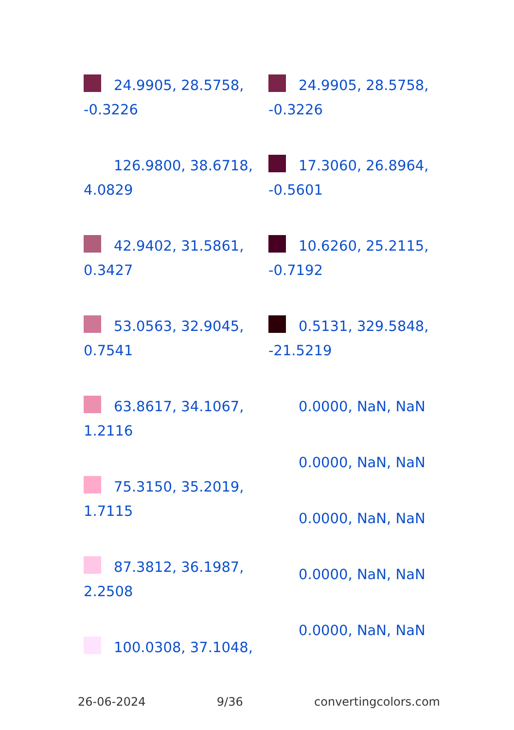24.9905, 28.5758, -0.3226
126.9800, 38.6718, 4.0829
42.9402, 31.5861, 0.3427
53.0563, 32.9045, 0.7541
63.8617, 34.1067, 1.2116
75.3150, 35.2019, 1.7115
87.3812, 36.1987, 2.2508
100.0308, 37.1048,
24.9905, 28.5758, -0.3226
17.3060, 26.8964, -0.5601
10.6260, 25.2115, -0.7192
0.5131, 329.5848, -21.5219
0.0000, NaN, NaN
0.0000, NaN, NaN
0.0000, NaN, NaN
0.0000, NaN, NaN
0.0000, NaN, NaN
26-06-2024 9/36 convertingcolors.com